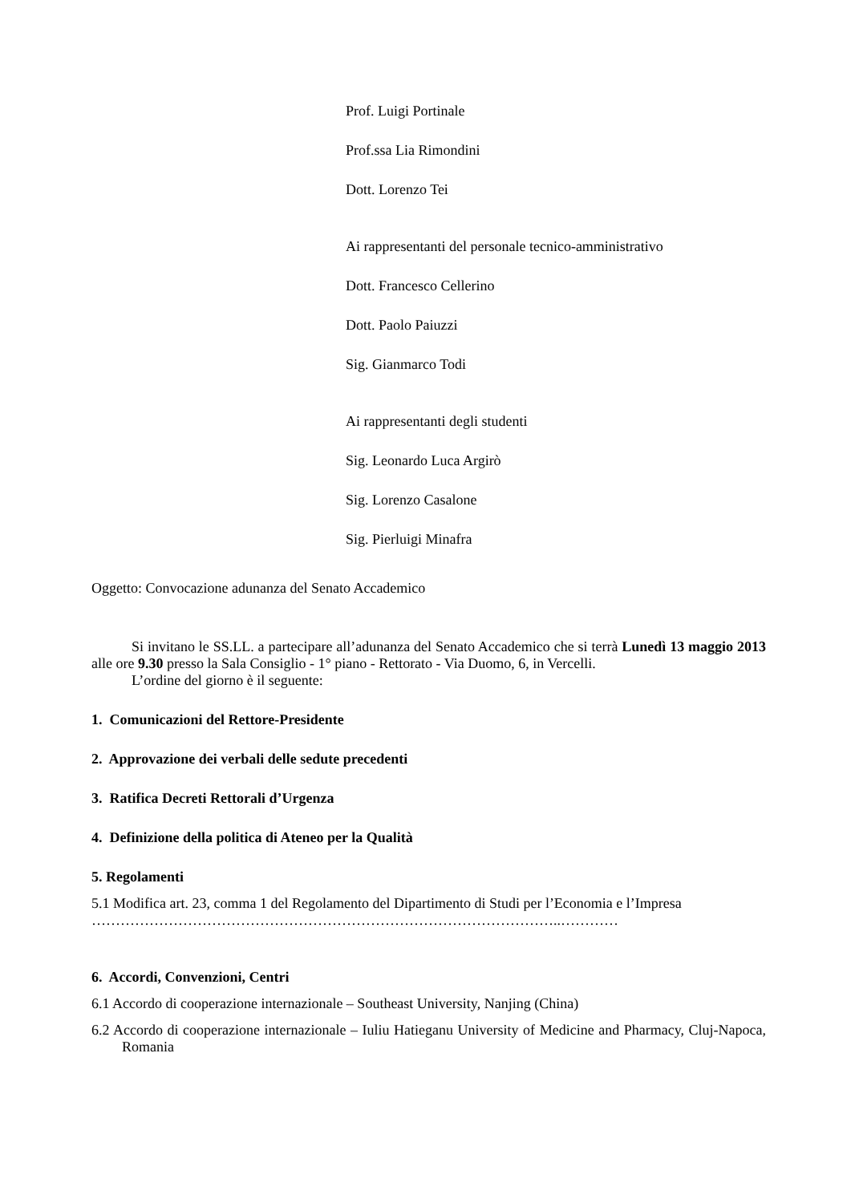Prof. Luigi Portinale
Prof.ssa Lia Rimondini
Dott. Lorenzo Tei
Ai rappresentanti del personale tecnico-amministrativo
Dott. Francesco Cellerino
Dott. Paolo Paiuzzi
Sig. Gianmarco Todi
Ai rappresentanti degli studenti
Sig. Leonardo Luca Argirò
Sig. Lorenzo Casalone
Sig. Pierluigi Minafra
Oggetto: Convocazione adunanza del Senato Accademico
Si invitano le SS.LL. a partecipare all’adunanza del Senato Accademico che si terrà Lunedì 13 maggio 2013 alle ore 9.30 presso la Sala Consiglio - 1° piano - Rettorato - Via Duomo, 6, in Vercelli.
L’ordine del giorno è il seguente:
1. Comunicazioni del Rettore-Presidente
2. Approvazione dei verbali delle sedute precedenti
3. Ratifica Decreti Rettorali d’Urgenza
4. Definizione della politica di Ateneo per la Qualità
5. Regolamenti
5.1 Modifica art. 23, comma 1 del Regolamento del Dipartimento di Studi per l’Economia e l’Impresa
……………………………………………………………………………………..…………
6. Accordi, Convenzioni, Centri
6.1 Accordo di cooperazione internazionale – Southeast University, Nanjing (China)
6.2 Accordo di cooperazione internazionale – Iuliu Hatieganu University of Medicine and Pharmacy, Cluj-Napoca, Romania